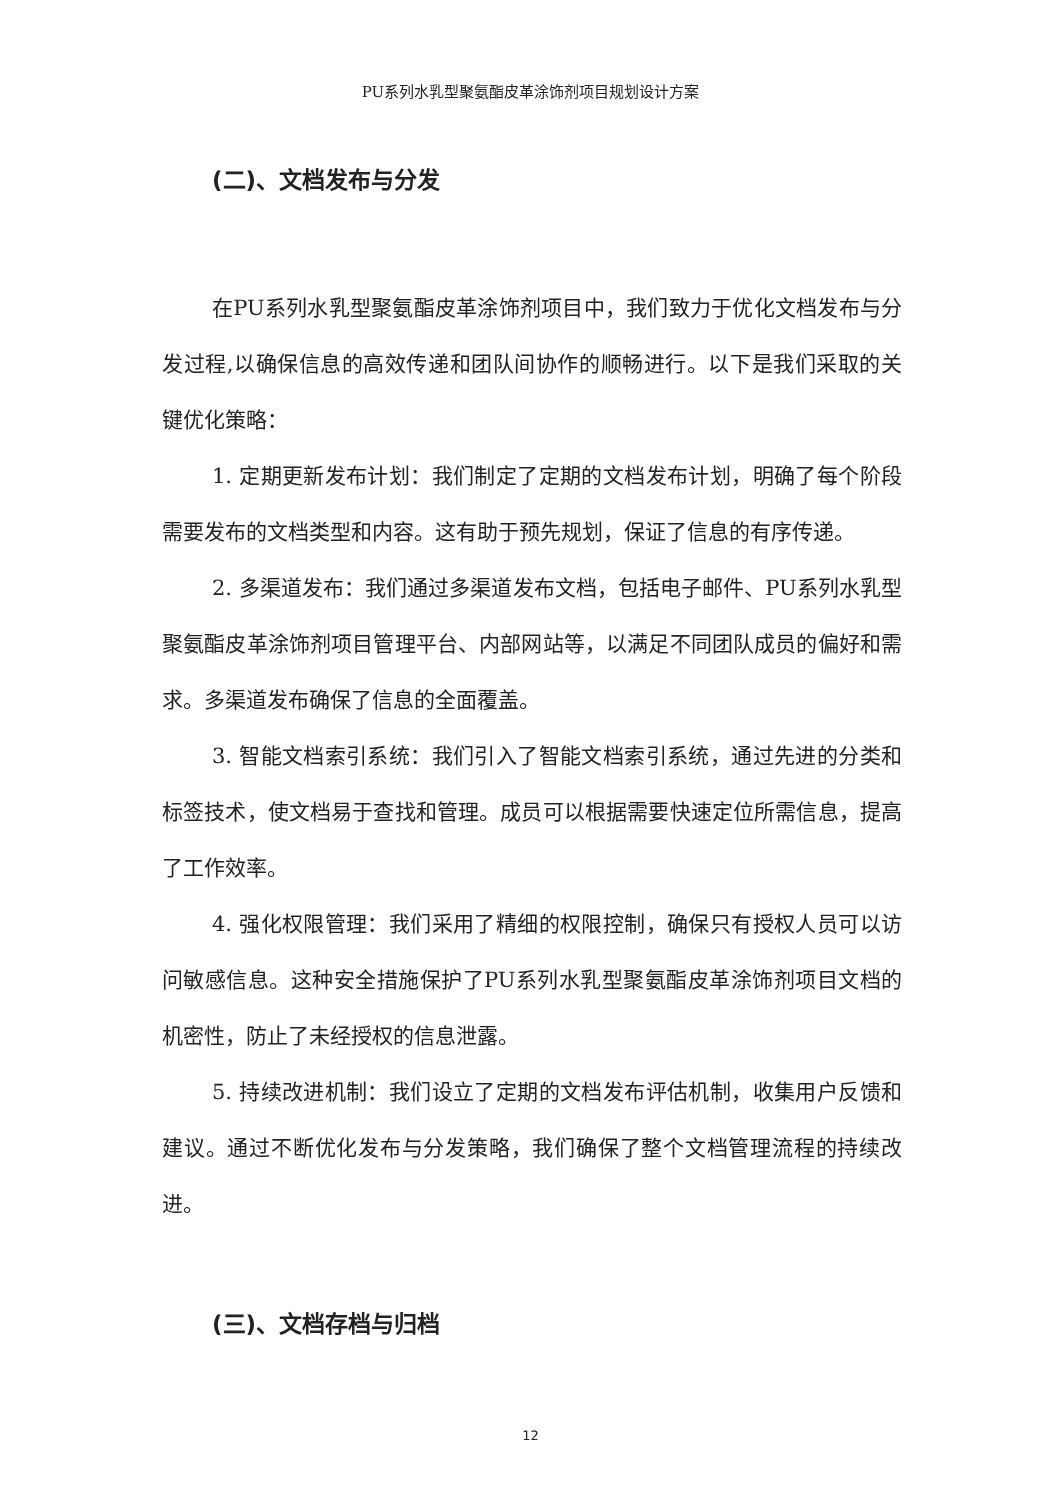PU系列水乳型聚氨酯皮革涂饰剂项目规划设计方案
(二)、文档发布与分发
在PU系列水乳型聚氨酯皮革涂饰剂项目中，我们致力于优化文档发布与分发过程,以确保信息的高效传递和团队间协作的顺畅进行。以下是我们采取的关键优化策略：
1. 定期更新发布计划：我们制定了定期的文档发布计划，明确了每个阶段需要发布的文档类型和内容。这有助于预先规划，保证了信息的有序传递。
2. 多渠道发布：我们通过多渠道发布文档，包括电子邮件、PU系列水乳型聚氨酯皮革涂饰剂项目管理平台、内部网站等，以满足不同团队成员的偏好和需求。多渠道发布确保了信息的全面覆盖。
3. 智能文档索引系统：我们引入了智能文档索引系统，通过先进的分类和标签技术，使文档易于查找和管理。成员可以根据需要快速定位所需信息，提高了工作效率。
4. 强化权限管理：我们采用了精细的权限控制，确保只有授权人员可以访问敏感信息。这种安全措施保护了PU系列水乳型聚氨酯皮革涂饰剂项目文档的机密性，防止了未经授权的信息泄露。
5. 持续改进机制：我们设立了定期的文档发布评估机制，收集用户反馈和建议。通过不断优化发布与分发策略，我们确保了整个文档管理流程的持续改进。
(三)、文档存档与归档
12